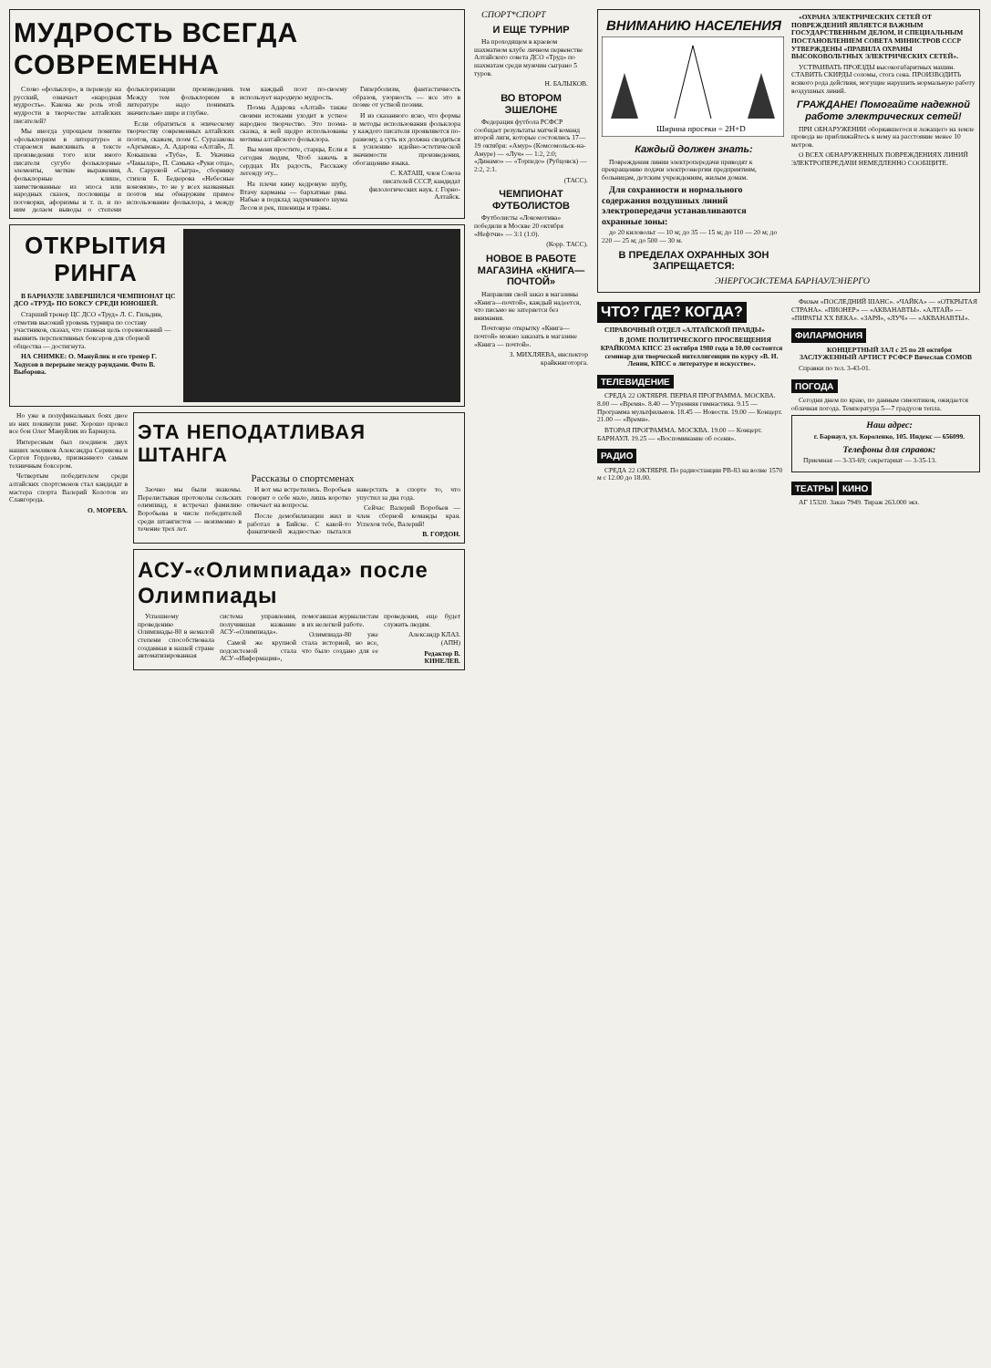МУДРОСТЬ ВСЕГДА СОВРЕМЕННА
Слово «фольклор», в переводе на русский, означает «народная мудрость». Какова же роль этой мудрости в творчестве алтайских писателей?
Мы иногда упрощаем понятие «фольклоризм в литературе» и стараемся выискивать в тексте произведения того или иного писателя сугубо фольклорные элементы, меткие выражения, фольклорные клише, заимствованные из эпоса или народных сказок, пословицы и поговорки, афоризмы и т. п. и по ним делаем выводы о степени фольклоризации произведения. Между тем фольклоризм в литературе надо понимать значительно шире и глубже.
Если обратиться к эпическому творчеству современных алтайских поэтов, скажем, поэм С. Суразакова «Аргымак», А. Адарова «Алтай», Л. Кокышева «Туба», Б. Укачина «Чакылар», П. Самыка «Руки отца», А. Саруевой «Сыгра», сборнику стихов Б. Бедюрова «Небесные коновязи», то не у всех названных поэтов мы обнаружим прямое использование фольклора, а между тем каждый поэт по-своему использует народную мудрость.
Поэма Адарова «Алтай» также своими истоками уходит в устное народное творчество. Это поэма-сказка, в ней щедро использованы мотивы алтайского фольклора.
Вы меня простите, старцы, Если я сегодня людям, Чтоб зажечь в сердцах Их радость, Расскажу легенду эту...
На плечи кину кедровую шубу, Втачу карманы — бархатные рвы. Набью в подклад задумчивого шума Лесов и рек, пшеницы и травы.
Гиперболизм, фантастичность образов, узорность — все это в поэме от устной поэзии.
И из сказанного ясно, что формы и методы использования фольклора у каждого писателя проявляются по-разному, а суть их должна сводиться к усилению идейно-эстетической значимости произведения, обогащению языка.
С. КАТАШ, член Союза писателей СССР, кандидат филологических наук. г. Горно-Алтайск.
ОТКРЫТИЯ РИНГА
В БАРНАУЛЕ ЗАВЕРШИЛСЯ ЧЕМПИОНАТ ЦС ДСО «ТРУД» ПО БОКСУ СРЕДИ ЮНОШЕЙ.
Старший тренер ЦС ДСО «Труд» Л. С. Гильдин, отметив высокий уровень турнира по составу участников, сказал, что главная цель соревнований — выявить перспективных боксеров для сборной общества — достигнута.
НА СНИМКЕ: О. Мануйлик и его тренер Г. Ходусов в перерыве между раундами. Фото В. Выборова.
Но уже в полуфинальных боях двое из них покинули ринг. Хорошо провел все бои Олег Мануйлик из Барнаула.
Интересным был поединок двух наших земляков Александра Серикова и Сергея Гордеева, признанного самым техничным боксером.
Четвертым победителем среди алтайских спортсменов стал кандидат в мастера спорта Валерий Колотов из Славгорода.
О. МОРЕВА.
ЭТА НЕПОДАТЛИВАЯ ШТАНГА
Рассказы о спортсменах
Заочно мы были знакомы. Перелистывая протоколы сельских олимпиад, я встречал фамилию Воробьева в числе победителей среди штангистов — неизменно в течение трех лет.
И вот мы встретились. Воробьев говорит о себе мало, лишь коротко отвечает на вопросы.
После демобилизации жил и работал в Бийске. С какой-то фанатичной жадностью пытался наверстать в спорте то, что упустил за два года.
Сейчас Валерий Воробьев — член сборной команды края. Успехов тебе, Валерий!
В. ГОРДОН.
АСУ-«Олимпиада» после Олимпиады
Успешному проведению Олимпиады-80 в немалой степени способствовала созданная в нашей стране автоматизированная система управления, получившая название АСУ-«Олимпиада».
Самой же крупной подсистемой стала АСУ-«Информация», помогавшая журналистам в их нелегкой работе.
Олимпиада-80 уже стала историей, но все, что было создано для ее проведения, еще будет служить людям.
Александр КЛАЗ. (АПН)
Редактор В. КИНЕЛЕВ.
СПОРТ*СПОРТ
И ЕЩЕ ТУРНИР
На проходящем в краевом шахматном клубе личном первенстве Алтайского совета ДСО «Труд» по шахматам среди мужчин сыграно 5 туров.
Н. БАЛЫКОВ.
ВО ВТОРОМ ЭШЕЛОНЕ
Федерация футбола РСФСР сообщает результаты матчей команд второй лиги, которые состоялись 17—19 октября: «Амур» (Комсомольск-на-Амуре) — «Луч» — 1:2, 2:0; «Динамо» — «Торпедо» (Рубцовск) — 2:2, 2:1.
(ТАСС).
ЧЕМПИОНАТ ФУТБОЛИСТОВ
Футболисты «Локомотива» победили в Москве 20 октября «Нефтчи» — 3:1 (1:0).
(Корр. ТАСС).
НОВОЕ В РАБОТЕ МАГАЗИНА «КНИГА—ПОЧТОЙ»
Направляя свой заказ в магазины «Книга—почтой», каждый надеется, что письмо не затеряется без внимания.
Почтовую открытку «Книга—почтой» можно заказать в магазине «Книга — почтой».
З. МИХЛЯЕВА, инспектор крайкниготорга.
ВНИМАНИЮ НАСЕЛЕНИЯ
Ширина просеки = 2H+D
Каждый должен знать:
Повреждения линии электропередачи приводят к прекращению подачи электроэнергии предприятиям, больницам, детским учреждениям, жилым домам.
Для сохранности и нормального содержания воздушных линий электропередачи устанавливаются охранные зоны:
до 20 киловольт — 10 м; до 35 — 15 м; до 110 — 20 м; до 220 — 25 м; до 500 — 30 м.
В ПРЕДЕЛАХ ОХРАННЫХ ЗОН ЗАПРЕЩАЕТСЯ:
«ОХРАНА ЭЛЕКТРИЧЕСКИХ СЕТЕЙ ОТ ПОВРЕЖДЕНИЙ ЯВЛЯЕТСЯ ВАЖНЫМ ГОСУДАРСТВЕННЫМ ДЕЛОМ, И СПЕЦИАЛЬНЫМ ПОСТАНОВЛЕНИЕМ СОВЕТА МИНИСТРОВ СССР УТВЕРЖДЕНЫ «ПРАВИЛА ОХРАНЫ ВЫСОКОВОЛЬТНЫХ ЭЛЕКТРИЧЕСКИХ СЕТЕЙ».
УСТРАИВАТЬ ПРОЕЗДЫ высокогабаритных машин. СТАВИТЬ СКИРДЫ соломы, стога сена. ПРОИЗВОДИТЬ всякого рода действия, могущие нарушить нормальную работу воздушных линий.
ГРАЖДАНЕ! Помогайте надежной работе электрических сетей!
ПРИ ОБНАРУЖЕНИИ оборвавшегося и лежащего на земле провода не приближайтесь к нему на расстояние менее 10 метров.
О ВСЕХ ОБНАРУЖЕННЫХ ПОВРЕЖДЕНИЯХ ЛИНИЙ ЭЛЕКТРОПЕРЕДАЧИ НЕМЕДЛЕННО СООБЩИТЕ.
ЭНЕРГОСИСТЕМА БАРНАУЛЭНЕРГО
ЧТО? ГДЕ? КОГДА?
СПРАВОЧНЫЙ ОТДЕЛ «АЛТАЙСКОЙ ПРАВДЫ»
В ДОМЕ ПОЛИТИЧЕСКОГО ПРОСВЕЩЕНИЯ КРАЙКОМА КПСС 23 октября 1980 года в 10.00 состоится семинар для творческой интеллигенции по курсу «В. И. Ленин, КПСС о литературе и искусстве».
ТЕЛЕВИДЕНИЕ
СРЕДА 22 ОКТЯБРЯ. ПЕРВАЯ ПРОГРАММА. МОСКВА. 8.00 — «Время». 8.40 — Утренняя гимнастика. 9.15 — Программа мультфильмов. 18.45 — Новости. 19.00 — Концерт. 21.00 — «Время».
ВТОРАЯ ПРОГРАММА. МОСКВА. 19.00 — Концерт. БАРНАУЛ. 19.25 — «Воспоминание об осени».
РАДИО
СРЕДА 22 ОКТЯБРЯ. По радиостанции РВ-83 на волне 1570 м с 12.00 до 18.00.
Фильм «ПОСЛЕДНИЙ ШАНС». «ЧАЙКА» — «ОТКРЫТАЯ СТРАНА». «ПИОНЕР» — «АКВАНАВТЫ». «АЛТАЙ» — «ПИРАТЫ XX ВЕКА». «ЗАРЯ», «ЛУЧ» — «АКВАНАВТЫ».
ФИЛАРМОНИЯ
КОНЦЕРТНЫЙ ЗАЛ с 25 по 28 октября ЗАСЛУЖЕННЫЙ АРТИСТ РСФСР Вячеслав СОМОВ
Справки по тел. 3-43-01.
ПОГОДА
Сегодня днем по краю, по данным синоптиков, ожидается облачная погода. Температура 5—7 градусов тепла.
Наш адрес:
г. Барнаул, ул. Короленко, 105. Индекс — 656099.
Телефоны для справок:
Приемная — 3-33-69; секретариат — 3-35-13.
ТЕАТРЫ КИНО
АГ 15320. Заказ 7949. Тираж 263.000 экз.